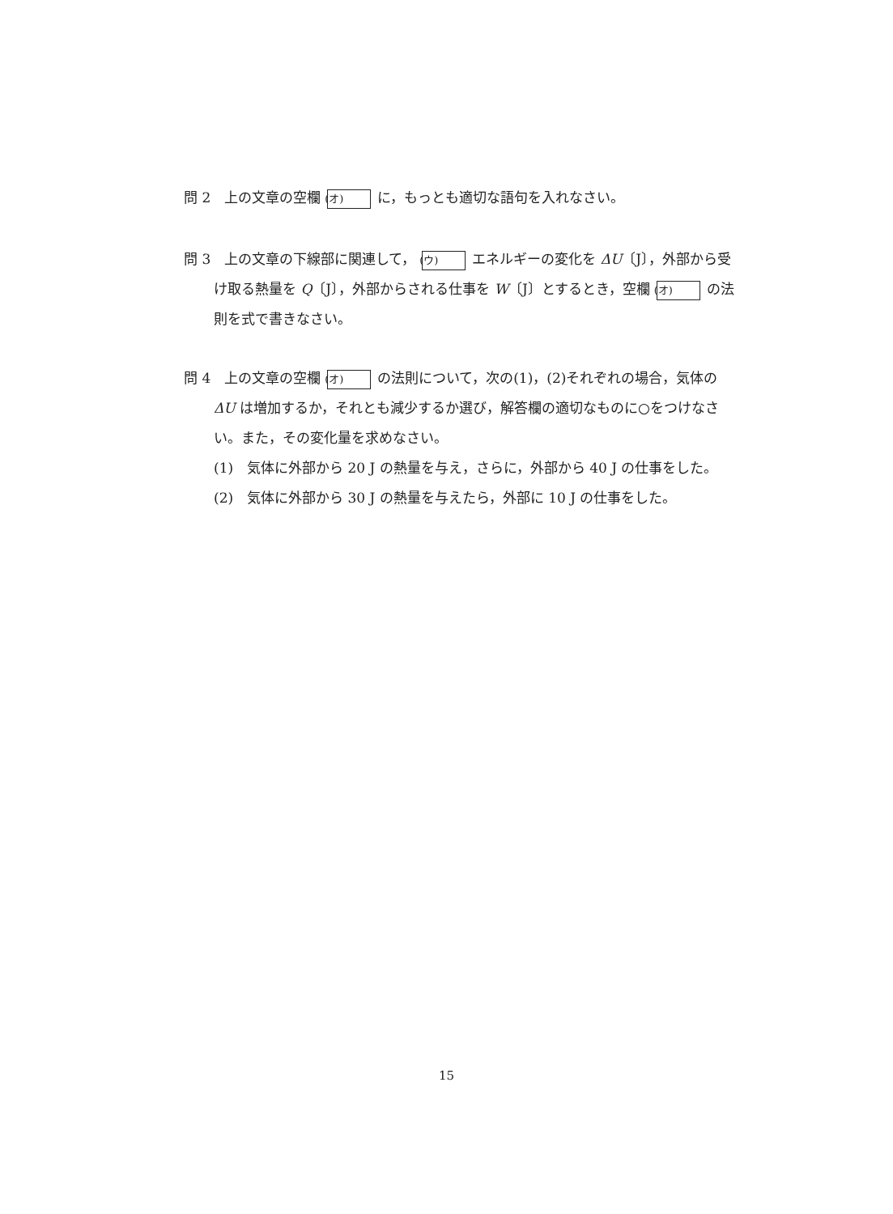問 2　上の文章の空欄 (オ) に，もっとも適切な語句を入れなさい。
問 3　上の文章の下線部に関連して， (ウ) エネルギーの変化を ΔU〔J〕，外部から受け取る熱量を Q〔J〕，外部からされる仕事を W〔J〕とするとき，空欄 (オ) の法則を式で書きなさい。
問 4　上の文章の空欄 (オ) の法則について，次の(1)，(2)それぞれの場合，気体の ΔU は増加するか，それとも減少するか選び，解答欄の適切なものに○をつけなさい。また，その変化量を求めなさい。
(1)　気体に外部から 20 J の熱量を与え，さらに，外部から 40 J の仕事をした。
(2)　気体に外部から 30 J の熱量を与えたら，外部に 10 J の仕事をした。
15